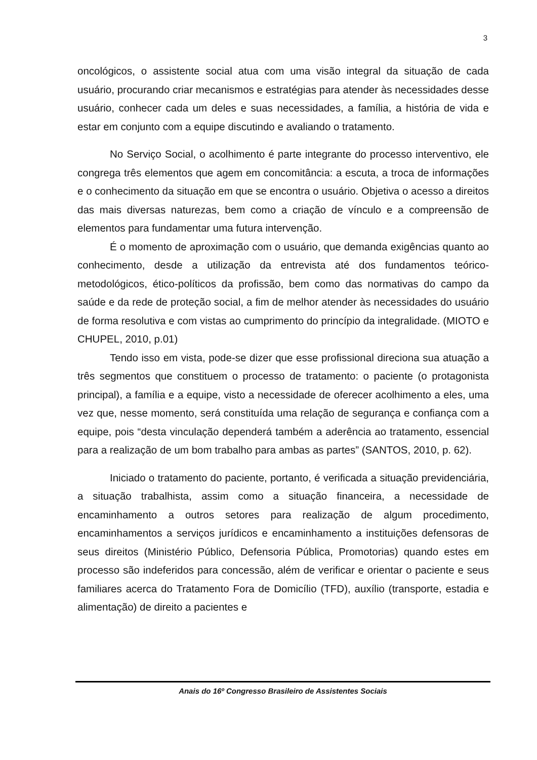3
oncológicos, o assistente social atua com uma visão integral da situação de cada usuário, procurando criar mecanismos e estratégias para atender às necessidades desse usuário, conhecer cada um deles e suas necessidades, a família, a história de vida e estar em conjunto com a equipe discutindo e avaliando o tratamento.
No Serviço Social, o acolhimento é parte integrante do processo interventivo, ele congrega três elementos que agem em concomitância: a escuta, a troca de informações e o conhecimento da situação em que se encontra o usuário. Objetiva o acesso a direitos das mais diversas naturezas, bem como a criação de vínculo e a compreensão de elementos para fundamentar uma futura intervenção.
É o momento de aproximação com o usuário, que demanda exigências quanto ao conhecimento, desde a utilização da entrevista até dos fundamentos teórico-metodológicos, ético-políticos da profissão, bem como das normativas do campo da saúde e da rede de proteção social, a fim de melhor atender às necessidades do usuário de forma resolutiva e com vistas ao cumprimento do princípio da integralidade. (MIOTO e CHUPEL, 2010, p.01)
Tendo isso em vista, pode-se dizer que esse profissional direciona sua atuação a três segmentos que constituem o processo de tratamento: o paciente (o protagonista principal), a família e a equipe, visto a necessidade de oferecer acolhimento a eles, uma vez que, nesse momento, será constituída uma relação de segurança e confiança com a equipe, pois “desta vinculação dependerá também a aderência ao tratamento, essencial para a realização de um bom trabalho para ambas as partes” (SANTOS, 2010, p. 62).
Iniciado o tratamento do paciente, portanto, é verificada a situação previdenciária, a situação trabalhista, assim como a situação financeira, a necessidade de encaminhamento a outros setores para realização de algum procedimento, encaminhamentos a serviços jurídicos e encaminhamento a instituições defensoras de seus direitos (Ministério Público, Defensoria Pública, Promotorias) quando estes em processo são indeferidos para concessão, além de verificar e orientar o paciente e seus familiares acerca do Tratamento Fora de Domicílio (TFD), auxílio (transporte, estadia e alimentação) de direito a pacientes e
Anais do 16º Congresso Brasileiro de Assistentes Sociais